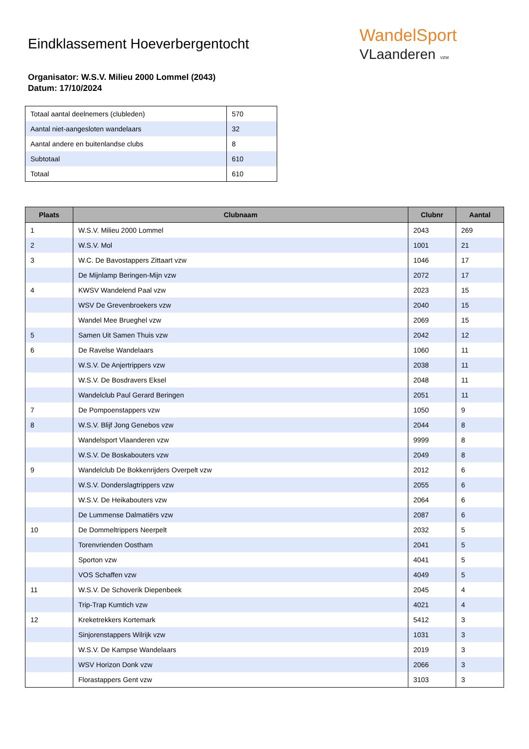WandelSport
VLaanderen vzw
Eindklassement Hoeverbergentocht
Organisator: W.S.V. Milieu 2000 Lommel (2043)
Datum: 17/10/2024
| Totaal aantal deelnemers (clubleden) | 570 |
| Aantal niet-aangesloten wandelaars | 32 |
| Aantal andere en buitenlandse clubs | 8 |
| Subtotaal | 610 |
| Totaal | 610 |
| Plaats | Clubnaam | Clubnr | Aantal |
| --- | --- | --- | --- |
| 1 | W.S.V. Milieu 2000 Lommel | 2043 | 269 |
| 2 | W.S.V. Mol | 1001 | 21 |
| 3 | W.C. De Bavostappers Zittaart vzw | 1046 | 17 |
| | De Mijnlamp Beringen-Mijn vzw | 2072 | 17 |
| 4 | KWSV Wandelend Paal vzw | 2023 | 15 |
| | WSV De Grevenbroekers vzw | 2040 | 15 |
| | Wandel Mee Brueghel vzw | 2069 | 15 |
| 5 | Samen Uit Samen Thuis vzw | 2042 | 12 |
| 6 | De Ravelse Wandelaars | 1060 | 11 |
| | W.S.V. De Anjertrippers vzw | 2038 | 11 |
| | W.S.V. De Bosdravers Eksel | 2048 | 11 |
| | Wandelclub Paul Gerard Beringen | 2051 | 11 |
| 7 | De Pompoenstappers vzw | 1050 | 9 |
| 8 | W.S.V. Blijf Jong Genebos vzw | 2044 | 8 |
| | Wandelsport Vlaanderen vzw | 9999 | 8 |
| | W.S.V. De Boskabouters vzw | 2049 | 8 |
| 9 | Wandelclub De Bokkenrijders Overpelt vzw | 2012 | 6 |
| | W.S.V. Donderslagtrippers vzw | 2055 | 6 |
| | W.S.V. De Heikabouters vzw | 2064 | 6 |
| | De Lummense Dalmatiërs vzw | 2087 | 6 |
| 10 | De Dommeltrippers Neerpelt | 2032 | 5 |
| | Torenvrienden Oostham | 2041 | 5 |
| | Sporton vzw | 4041 | 5 |
| | VOS Schaffen vzw | 4049 | 5 |
| 11 | W.S.V. De Schoverik Diepenbeek | 2045 | 4 |
| | Trip-Trap Kumtich vzw | 4021 | 4 |
| 12 | Kreketrekkers Kortemark | 5412 | 3 |
| | Sinjorenstappers Wilrijk vzw | 1031 | 3 |
| | W.S.V. De Kampse Wandelaars | 2019 | 3 |
| | WSV Horizon Donk vzw | 2066 | 3 |
| | Florastappers Gent vzw | 3103 | 3 |